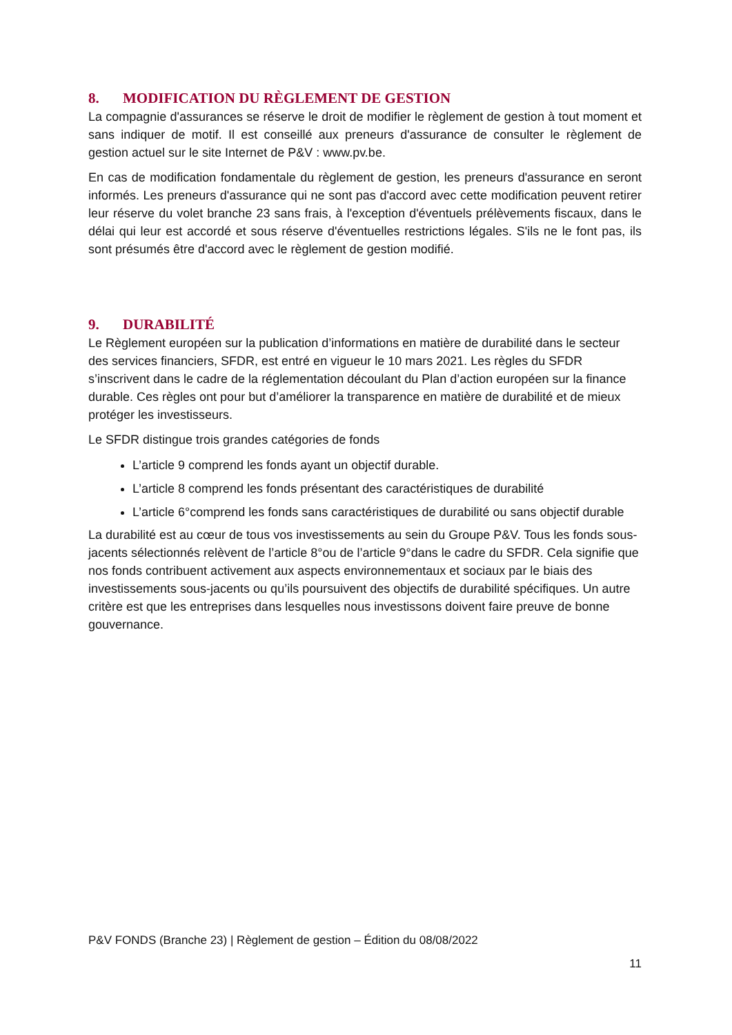8. MODIFICATION DU RÈGLEMENT DE GESTION
La compagnie d'assurances se réserve le droit de modifier le règlement de gestion à tout moment et sans indiquer de motif. Il est conseillé aux preneurs d'assurance de consulter le règlement de gestion actuel sur le site Internet de P&V : www.pv.be.
En cas de modification fondamentale du règlement de gestion, les preneurs d'assurance en seront informés. Les preneurs d'assurance qui ne sont pas d'accord avec cette modification peuvent retirer leur réserve du volet branche 23 sans frais, à l'exception d'éventuels prélèvements fiscaux, dans le délai qui leur est accordé et sous réserve d'éventuelles restrictions légales. S'ils ne le font pas, ils sont présumés être d'accord avec le règlement de gestion modifié.
9. DURABILITÉ
Le Règlement européen sur la publication d’informations en matière de durabilité dans le secteur des services financiers, SFDR, est entré en vigueur le 10 mars 2021. Les règles du SFDR s’inscrivent dans le cadre de la réglementation découlant du Plan d’action européen sur la finance durable. Ces règles ont pour but d’améliorer la transparence en matière de durabilité et de mieux protéger les investisseurs.
Le SFDR distingue trois grandes catégories de fonds
L’article 9 comprend les fonds ayant un objectif durable.
L’article 8 comprend les fonds présentant des caractéristiques de durabilité
L’article 6°comprend les fonds sans caractéristiques de durabilité ou sans objectif durable
La durabilité est au cœur de tous vos investissements au sein du Groupe P&V. Tous les fonds sous-jacents sélectionnés relèvent de l’article 8°ou de l’article 9°dans le cadre du SFDR. Cela signifie que nos fonds contribuent activement aux aspects environnementaux et sociaux par le biais des investissements sous-jacents ou qu’ils poursuivent des objectifs de durabilité spécifiques. Un autre critère est que les entreprises dans lesquelles nous investissons doivent faire preuve de bonne gouvernance.
P&V FONDS (Branche 23) | Règlement de gestion – Édition du 08/08/2022
11